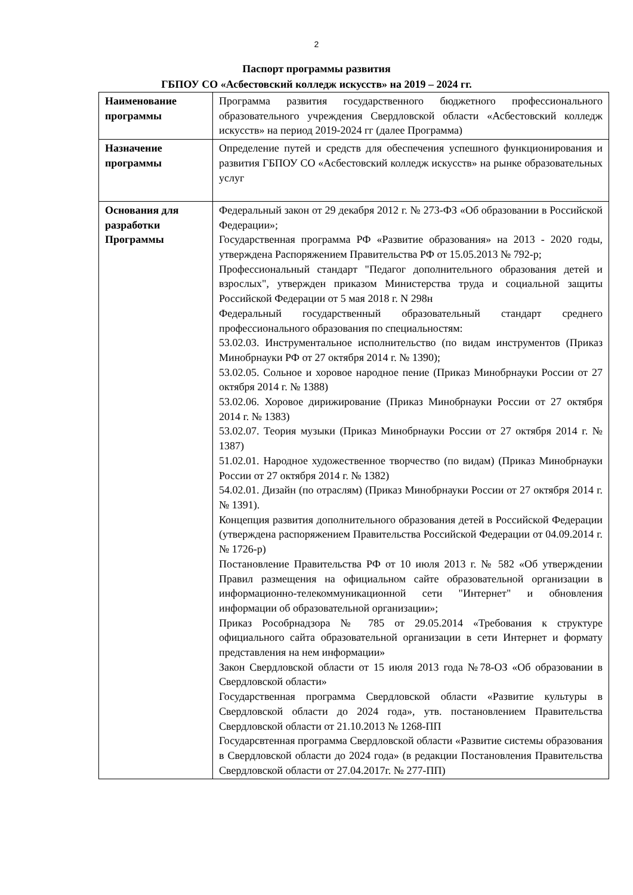2
Паспорт программы развития
ГБПОУ СО «Асбестовский колледж искусств» на 2019 – 2024 гг.
| Наименование программы | Программа развития государственного бюджетного профессионального образовательного учреждения Свердловской области «Асбестовский колледж искусств» на период 2019-2024 гг (далее Программа) |
| Назначение программы | Определение путей и средств для обеспечения успешного функционирования и развития ГБПОУ СО «Асбестовский колледж искусств» на рынке образовательных услуг |
| Основания для разработки Программы | Федеральный закон от 29 декабря 2012 г. № 273-ФЗ «Об образовании в Российской Федерации»; Государственная программа РФ «Развитие образования» на 2013 - 2020 годы, утверждена Распоряжением Правительства РФ от 15.05.2013 № 792-р; Профессиональный стандарт "Педагог дополнительного образования детей и взрослых", утвержден приказом Министерства труда и социальной защиты Российской Федерации от 5 мая 2018 г. N 298н Федеральный государственный образовательный стандарт среднего профессионального образования по специальностям: 53.02.03. Инструментальное исполнительство (по видам инструментов (Приказ Минобрнауки РФ от 27 октября 2014 г. № 1390); 53.02.05. Сольное и хоровое народное пение (Приказ Минобрнауки России от 27 октября 2014 г. № 1388) 53.02.06. Хоровое дирижирование (Приказ Минобрнауки России от 27 октября 2014 г. № 1383) 53.02.07. Теория музыки (Приказ Минобрнауки России от 27 октября 2014 г. № 1387) 51.02.01. Народное художественное творчество (по видам) (Приказ Минобрнауки России от 27 октября 2014 г. № 1382) 54.02.01. Дизайн (по отраслям) (Приказ Минобрнауки России от 27 октября 2014 г. № 1391). Концепция развития дополнительного образования детей в Российской Федерации (утверждена распоряжением Правительства Российской Федерации от 04.09.2014 г. № 1726-р) Постановление Правительства РФ от 10 июля 2013 г. № 582 «Об утверждении Правил размещения на официальном сайте образовательной организации в информационно-телекоммуникационной сети "Интернет" и обновления информации об образовательной организации»; Приказ Рособрнадзора № 785 от 29.05.2014 «Требования к структуре официального сайта образовательной организации в сети Интернет и формату представления на нем информации» Закон Свердловской области от 15 июля 2013 года №78-ОЗ «Об образовании в Свердловской области» Государственная программа Свердловской области «Развитие культуры в Свердловской области до 2024 года», утв. постановлением Правительства Свердловской области от 21.10.2013 № 1268-ПП Государсвтенная программа Свердловской области «Развитие системы образования в Свердловской области до 2024 года» (в редакции Постановления Правительства Свердловской области от 27.04.2017г. № 277-ПП) |